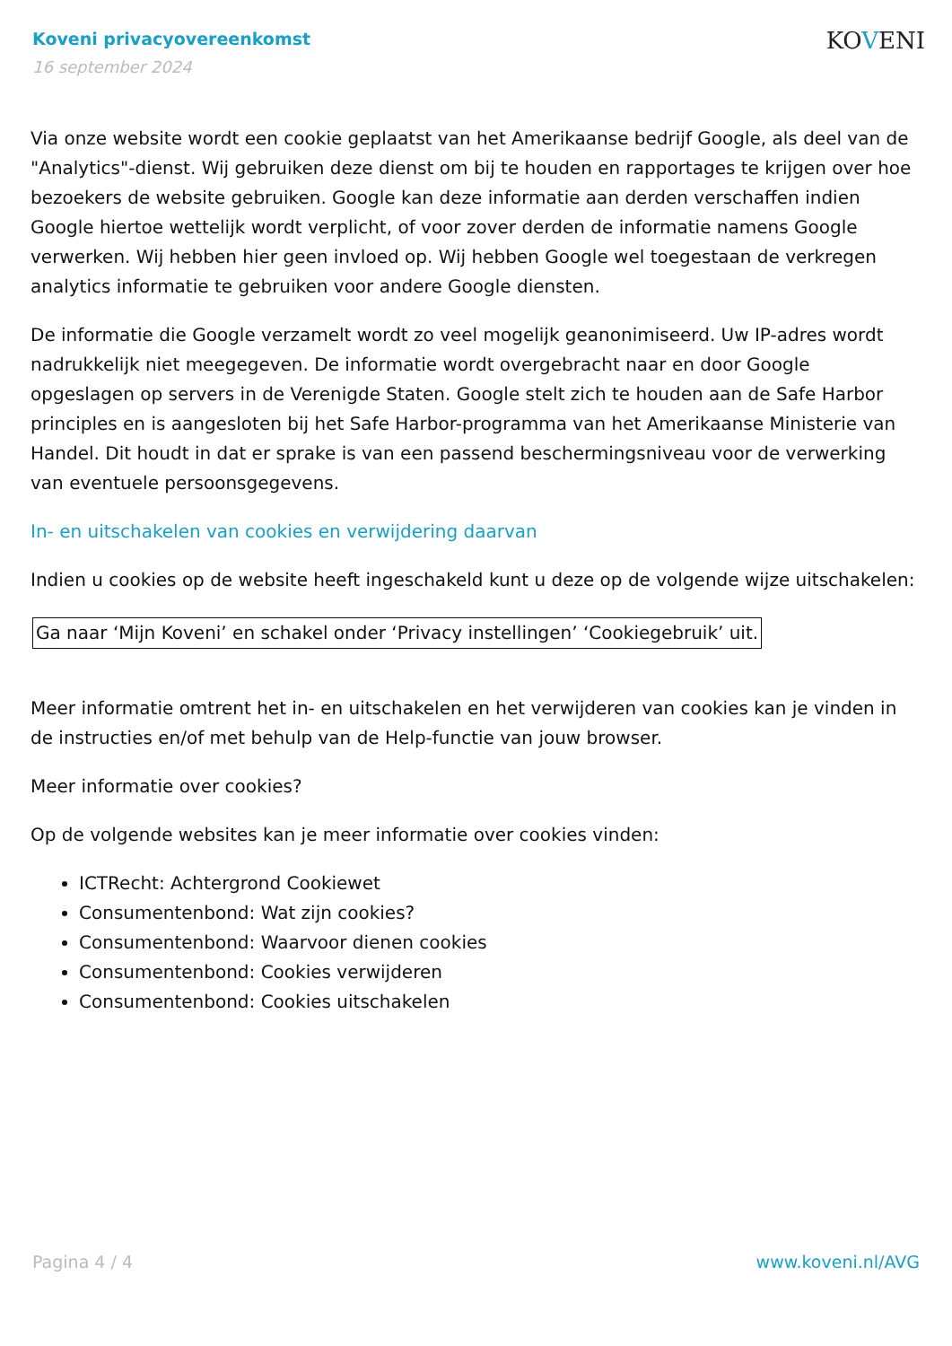Koveni privacyovereenkomst
16 september 2024
KOVENI
Via onze website wordt een cookie geplaatst van het Amerikaanse bedrijf Google, als deel van de "Analytics"-dienst. Wij gebruiken deze dienst om bij te houden en rapportages te krijgen over hoe bezoekers de website gebruiken. Google kan deze informatie aan derden verschaffen indien Google hiertoe wettelijk wordt verplicht, of voor zover derden de informatie namens Google verwerken. Wij hebben hier geen invloed op. Wij hebben Google wel toegestaan de verkregen analytics informatie te gebruiken voor andere Google diensten.
De informatie die Google verzamelt wordt zo veel mogelijk geanonimiseerd. Uw IP-adres wordt nadrukkelijk niet meegegeven. De informatie wordt overgebracht naar en door Google opgeslagen op servers in de Verenigde Staten. Google stelt zich te houden aan de Safe Harbor principles en is aangesloten bij het Safe Harbor-programma van het Amerikaanse Ministerie van Handel. Dit houdt in dat er sprake is van een passend beschermingsniveau voor de verwerking van eventuele persoonsgegevens.
In- en uitschakelen van cookies en verwijdering daarvan
Indien u cookies op de website heeft ingeschakeld kunt u deze op de volgende wijze uitschakelen:
Ga naar ‘Mijn Koveni’ en schakel onder ‘Privacy instellingen’ ‘Cookiegebruik’ uit.
Meer informatie omtrent het in- en uitschakelen en het verwijderen van cookies kan je vinden in de instructies en/of met behulp van de Help-functie van jouw browser.
Meer informatie over cookies?
Op de volgende websites kan je meer informatie over cookies vinden:
ICTRecht: Achtergrond Cookiewet
Consumentenbond: Wat zijn cookies?
Consumentenbond: Waarvoor dienen cookies
Consumentenbond: Cookies verwijderen
Consumentenbond: Cookies uitschakelen
Pagina 4 / 4 www.koveni.nl/AVG